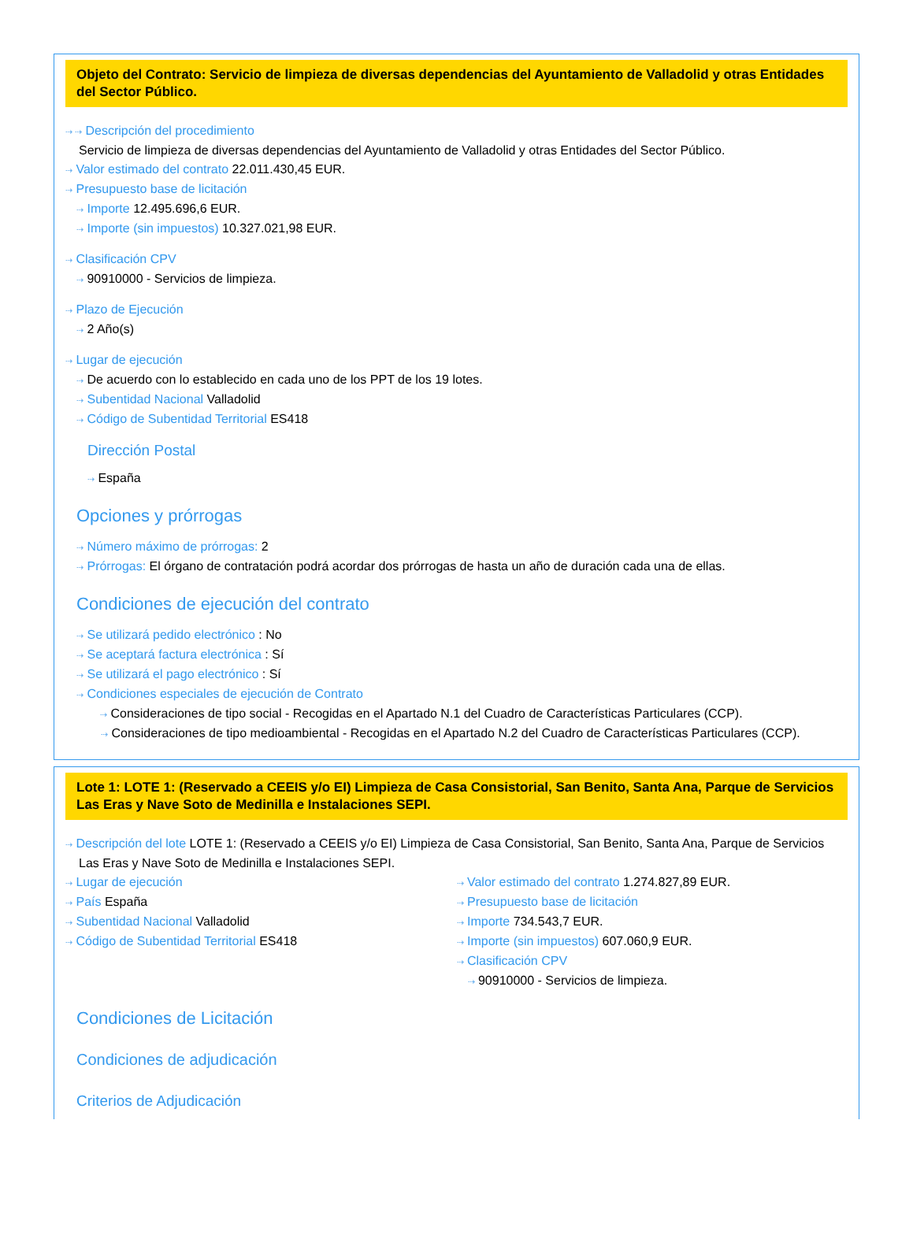Objeto del Contrato: Servicio de limpieza de diversas dependencias del Ayuntamiento de Valladolid y otras Entidades del Sector Público.
⇢ ⇢ Descripción del procedimiento
Servicio de limpieza de diversas dependencias del Ayuntamiento de Valladolid y otras Entidades del Sector Público.
⇢ Valor estimado del contrato 22.011.430,45 EUR.
⇢ Presupuesto base de licitación
⇢ Importe 12.495.696,6 EUR.
⇢ Importe (sin impuestos) 10.327.021,98 EUR.
⇢ Clasificación CPV
⇢ 90910000 - Servicios de limpieza.
⇢ Plazo de Ejecución
⇢ 2 Año(s)
⇢ Lugar de ejecución
⇢ De acuerdo con lo establecido en cada uno de los PPT de los 19 lotes.
⇢ Subentidad Nacional Valladolid
⇢ Código de Subentidad Territorial ES418
Dirección Postal
⇢ España
Opciones y prórrogas
⇢ Número máximo de prórrogas: 2
⇢ Prórrogas: El órgano de contratación podrá acordar dos prórrogas de hasta un año de duración cada una de ellas.
Condiciones de ejecución del contrato
⇢ Se utilizará pedido electrónico : No
⇢ Se aceptará factura electrónica : Sí
⇢ Se utilizará el pago electrónico : Sí
⇢ Condiciones especiales de ejecución de Contrato
⇢ Consideraciones de tipo social - Recogidas en el Apartado N.1 del Cuadro de Características Particulares (CCP).
⇢ Consideraciones de tipo medioambiental - Recogidas en el Apartado N.2 del Cuadro de Características Particulares (CCP).
Lote 1: LOTE 1: (Reservado a CEEIS y/o EI) Limpieza de Casa Consistorial, San Benito, Santa Ana, Parque de Servicios Las Eras y Nave Soto de Medinilla e Instalaciones SEPI.
⇢ Descripción del lote LOTE 1: (Reservado a CEEIS y/o EI) Limpieza de Casa Consistorial, San Benito, Santa Ana, Parque de Servicios Las Eras y Nave Soto de Medinilla e Instalaciones SEPI.
⇢ Lugar de ejecución
⇢ País España
⇢ Subentidad Nacional Valladolid
⇢ Código de Subentidad Territorial ES418
⇢ Valor estimado del contrato 1.274.827,89 EUR.
⇢ Presupuesto base de licitación
⇢ Importe 734.543,7 EUR.
⇢ Importe (sin impuestos) 607.060,9 EUR.
⇢ Clasificación CPV
⇢ 90910000 - Servicios de limpieza.
Condiciones de Licitación
Condiciones de adjudicación
Criterios de Adjudicación